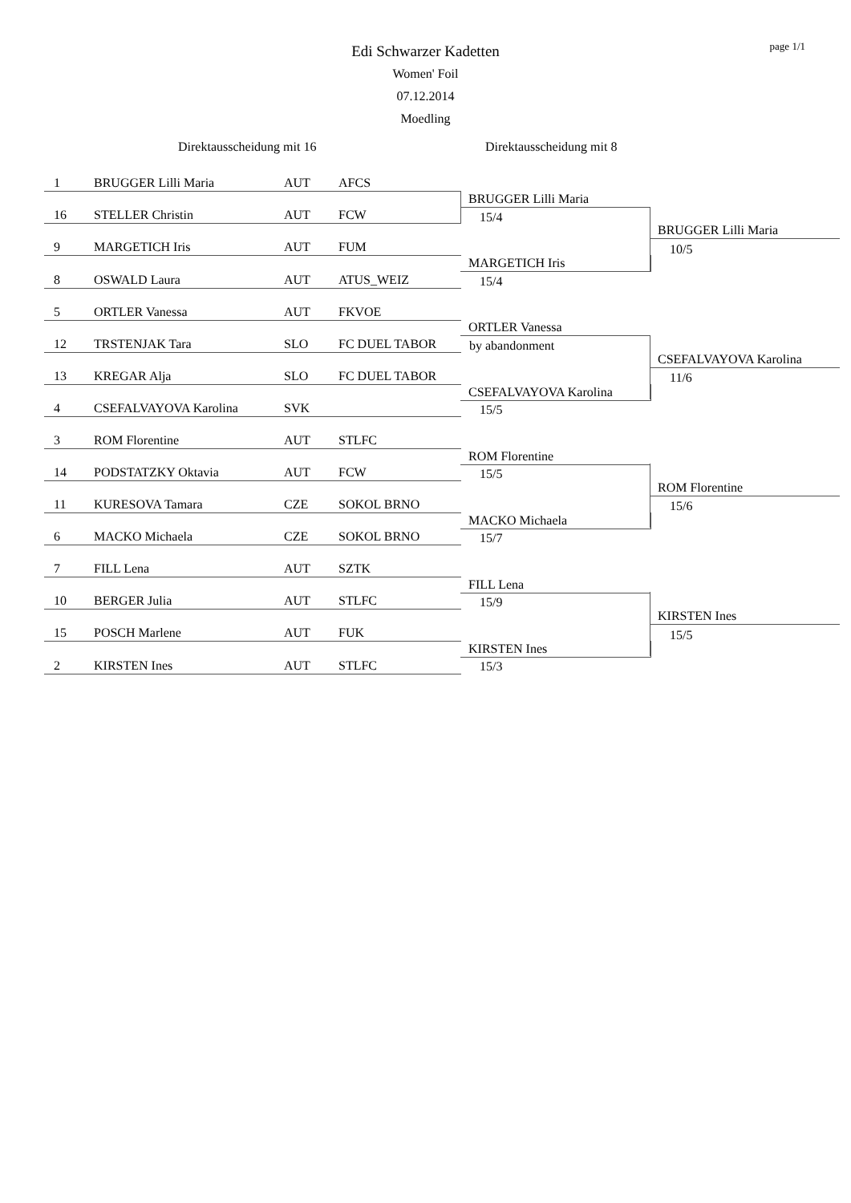page 1/1
Edi Schwarzer Kadetten
Women' Foil
07.12.2014
Moedling
Direktausscheidung mit 16 Direktausscheidung mit 8
1 BRUGGER Lilli Maria AUT AFCS
16 STELLER Christin AUT FCW
9 MARGETICH Iris AUT FUM
8 OSWALD Laura AUT ATUS_WEIZ
5 ORTLER Vanessa AUT FKVOE
12 TRSTENJAK Tara SLO FC DUEL TABOR
13 KREGAR Alja SLO FC DUEL TABOR
4 CSEFALVAYOVA Karolina SVK
3 ROM Florentine AUT STLFC
14 PODSTATZKY Oktavia AUT FCW
11 KURESOVA Tamara CZE SOKOL BRNO
6 MACKO Michaela CZE SOKOL BRNO
7 FILL Lena AUT SZTK
10 BERGER Julia AUT STLFC
15 POSCH Marlene AUT FUK
2 KIRSTEN Ines AUT STLFC
BRUGGER Lilli Maria
15/4
MARGETICH Iris
15/4
ORTLER Vanessa
by abandonment
CSEFALVAYOVA Karolina
15/5
ROM Florentine
15/5
MACKO Michaela
15/7
FILL Lena
15/9
KIRSTEN Ines
15/3
BRUGGER Lilli Maria
10/5
CSEFALVAYOVA Karolina
11/6
ROM Florentine
15/6
KIRSTEN Ines
15/5